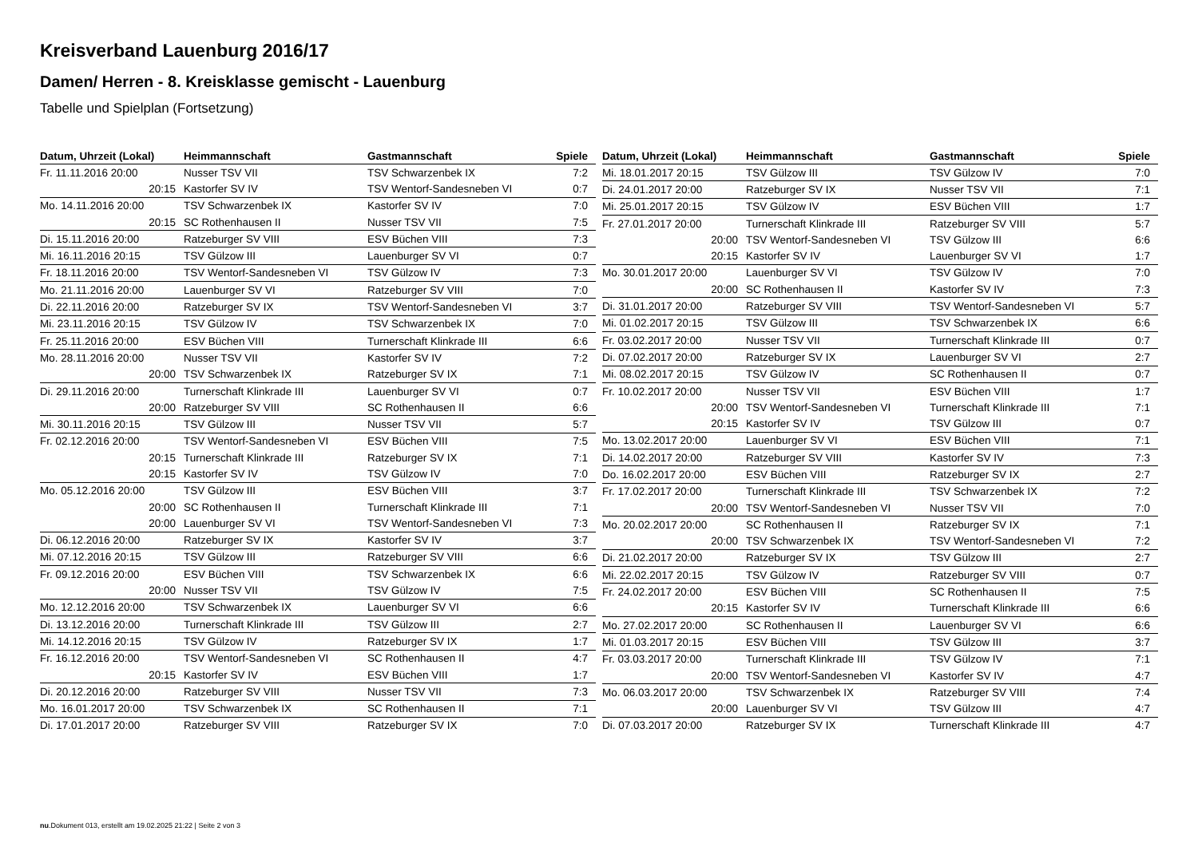Kreisverband Lauenburg 2016/17
Damen/ Herren - 8. Kreisklasse gemischt - Lauenburg
Tabelle und Spielplan (Fortsetzung)
| Datum, Uhrzeit (Lokal) | Heimmannschaft | Gastmannschaft | Spiele |
| --- | --- | --- | --- |
| Fr. 11.11.2016 20:00 | Nusser TSV VII | TSV Schwarzenbek IX | 7:2 |
| 20:15 | Kastorfer SV IV | TSV Wentorf-Sandesneben VI | 0:7 |
| Mo. 14.11.2016 20:00 | TSV Schwarzenbek IX | Kastorfer SV IV | 7:0 |
| 20:15 | SC Rothenhausen II | Nusser TSV VII | 7:5 |
| Di. 15.11.2016 20:00 | Ratzeburger SV VIII | ESV Büchen VIII | 7:3 |
| Mi. 16.11.2016 20:15 | TSV Gülzow III | Lauenburger SV VI | 0:7 |
| Fr. 18.11.2016 20:00 | TSV Wentorf-Sandesneben VI | TSV Gülzow IV | 7:3 |
| Mo. 21.11.2016 20:00 | Lauenburger SV VI | Ratzeburger SV VIII | 7:0 |
| Di. 22.11.2016 20:00 | Ratzeburger SV IX | TSV Wentorf-Sandesneben VI | 3:7 |
| Mi. 23.11.2016 20:15 | TSV Gülzow IV | TSV Schwarzenbek IX | 7:0 |
| Fr. 25.11.2016 20:00 | ESV Büchen VIII | Turnerschaft Klinkrade III | 6:6 |
| Mo. 28.11.2016 20:00 | Nusser TSV VII | Kastorfer SV IV | 7:2 |
| 20:00 | TSV Schwarzenbek IX | Ratzeburger SV IX | 7:1 |
| Di. 29.11.2016 20:00 | Turnerschaft Klinkrade III | Lauenburger SV VI | 0:7 |
| 20:00 | Ratzeburger SV VIII | SC Rothenhausen II | 6:6 |
| Mi. 30.11.2016 20:15 | TSV Gülzow III | Nusser TSV VII | 5:7 |
| Fr. 02.12.2016 20:00 | TSV Wentorf-Sandesneben VI | ESV Büchen VIII | 7:5 |
| 20:15 | Turnerschaft Klinkrade III | Ratzeburger SV IX | 7:1 |
| 20:15 | Kastorfer SV IV | TSV Gülzow IV | 7:0 |
| Mo. 05.12.2016 20:00 | TSV Gülzow III | ESV Büchen VIII | 3:7 |
| 20:00 | SC Rothenhausen II | Turnerschaft Klinkrade III | 7:1 |
| 20:00 | Lauenburger SV VI | TSV Wentorf-Sandesneben VI | 7:3 |
| Di. 06.12.2016 20:00 | Ratzeburger SV IX | Kastorfer SV IV | 3:7 |
| Mi. 07.12.2016 20:15 | TSV Gülzow III | Ratzeburger SV VIII | 6:6 |
| Fr. 09.12.2016 20:00 | ESV Büchen VIII | TSV Schwarzenbek IX | 6:6 |
| 20:00 | Nusser TSV VII | TSV Gülzow IV | 7:5 |
| Mo. 12.12.2016 20:00 | TSV Schwarzenbek IX | Lauenburger SV VI | 6:6 |
| Di. 13.12.2016 20:00 | Turnerschaft Klinkrade III | TSV Gülzow III | 2:7 |
| Mi. 14.12.2016 20:15 | TSV Gülzow IV | Ratzeburger SV IX | 1:7 |
| Fr. 16.12.2016 20:00 | TSV Wentorf-Sandesneben VI | SC Rothenhausen II | 4:7 |
| 20:15 | Kastorfer SV IV | ESV Büchen VIII | 1:7 |
| Di. 20.12.2016 20:00 | Ratzeburger SV VIII | Nusser TSV VII | 7:3 |
| Mo. 16.01.2017 20:00 | TSV Schwarzenbek IX | SC Rothenhausen II | 7:1 |
| Di. 17.01.2017 20:00 | Ratzeburger SV VIII | Ratzeburger SV IX | 7:0 |
| Datum, Uhrzeit (Lokal) | Heimmannschaft | Gastmannschaft | Spiele |
| --- | --- | --- | --- |
| Mi. 18.01.2017 20:15 | TSV Gülzow III | TSV Gülzow IV | 7:0 |
| Di. 24.01.2017 20:00 | Ratzeburger SV IX | Nusser TSV VII | 7:1 |
| Mi. 25.01.2017 20:15 | TSV Gülzow IV | ESV Büchen VIII | 1:7 |
| Fr. 27.01.2017 20:00 | Turnerschaft Klinkrade III | Ratzeburger SV VIII | 5:7 |
| 20:00 | TSV Wentorf-Sandesneben VI | TSV Gülzow III | 6:6 |
| 20:15 | Kastorfer SV IV | Lauenburger SV VI | 1:7 |
| Mo. 30.01.2017 20:00 | Lauenburger SV VI | TSV Gülzow IV | 7:0 |
| 20:00 | SC Rothenhausen II | Kastorfer SV IV | 7:3 |
| Di. 31.01.2017 20:00 | Ratzeburger SV VIII | TSV Wentorf-Sandesneben VI | 5:7 |
| Mi. 01.02.2017 20:15 | TSV Gülzow III | TSV Schwarzenbek IX | 6:6 |
| Fr. 03.02.2017 20:00 | Nusser TSV VII | Turnerschaft Klinkrade III | 0:7 |
| Di. 07.02.2017 20:00 | Ratzeburger SV IX | Lauenburger SV VI | 2:7 |
| Mi. 08.02.2017 20:15 | TSV Gülzow IV | SC Rothenhausen II | 0:7 |
| Fr. 10.02.2017 20:00 | Nusser TSV VII | ESV Büchen VIII | 1:7 |
| 20:00 | TSV Wentorf-Sandesneben VI | Turnerschaft Klinkrade III | 7:1 |
| 20:15 | Kastorfer SV IV | TSV Gülzow III | 0:7 |
| Mo. 13.02.2017 20:00 | Lauenburger SV VI | ESV Büchen VIII | 7:1 |
| Di. 14.02.2017 20:00 | Ratzeburger SV VIII | Kastorfer SV IV | 7:3 |
| Do. 16.02.2017 20:00 | ESV Büchen VIII | Ratzeburger SV IX | 2:7 |
| Fr. 17.02.2017 20:00 | Turnerschaft Klinkrade III | TSV Schwarzenbek IX | 7:2 |
| 20:00 | TSV Wentorf-Sandesneben VI | Nusser TSV VII | 7:0 |
| Mo. 20.02.2017 20:00 | SC Rothenhausen II | Ratzeburger SV IX | 7:1 |
| 20:00 | TSV Schwarzenbek IX | TSV Wentorf-Sandesneben VI | 7:2 |
| Di. 21.02.2017 20:00 | Ratzeburger SV IX | TSV Gülzow III | 2:7 |
| Mi. 22.02.2017 20:15 | TSV Gülzow IV | Ratzeburger SV VIII | 0:7 |
| Fr. 24.02.2017 20:00 | ESV Büchen VIII | SC Rothenhausen II | 7:5 |
| 20:15 | Kastorfer SV IV | Turnerschaft Klinkrade III | 6:6 |
| Mo. 27.02.2017 20:00 | SC Rothenhausen II | Lauenburger SV VI | 6:6 |
| Mi. 01.03.2017 20:15 | ESV Büchen VIII | TSV Gülzow III | 3:7 |
| Fr. 03.03.2017 20:00 | Turnerschaft Klinkrade III | TSV Gülzow IV | 7:1 |
| 20:00 | TSV Wentorf-Sandesneben VI | Kastorfer SV IV | 4:7 |
| Mo. 06.03.2017 20:00 | TSV Schwarzenbek IX | Ratzeburger SV VIII | 7:4 |
| 20:00 | Lauenburger SV VI | TSV Gülzow III | 4:7 |
| Di. 07.03.2017 20:00 | Ratzeburger SV IX | Turnerschaft Klinkrade III | 4:7 |
nu.Dokument 013, erstellt am 19.02.2025 21:22 | Seite 2 von 3